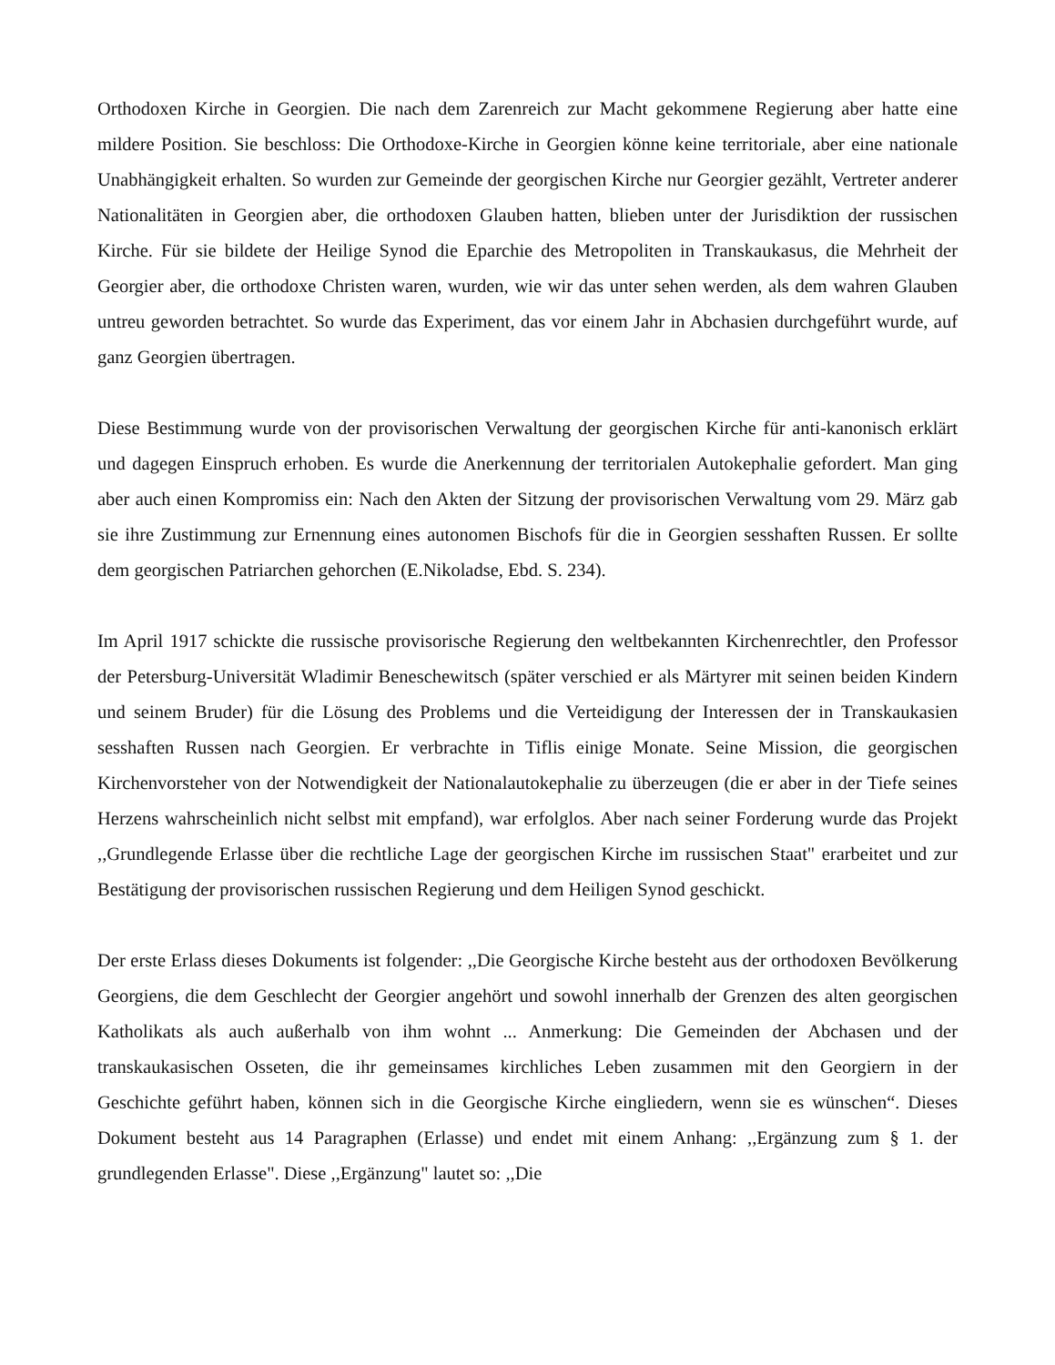Orthodoxen Kirche in Georgien. Die nach dem Zarenreich zur Macht gekommene Regierung aber hatte eine mildere Position. Sie beschloss: Die Orthodoxe-Kirche in Georgien könne keine territoriale, aber eine nationale Unabhängigkeit erhalten. So wurden zur Gemeinde der georgischen Kirche nur Georgier gezählt, Vertreter anderer Nationalitäten in Georgien aber, die orthodoxen Glauben hatten, blieben unter der Jurisdiktion der russischen Kirche. Für sie bildete der Heilige Synod die Eparchie des Metropoliten in Transkaukasus, die Mehrheit der Georgier aber, die orthodoxe Christen waren, wurden, wie wir das unter sehen werden, als dem wahren Glauben untreu geworden betrachtet. So wurde das Experiment, das vor einem Jahr in Abchasien durchgeführt wurde, auf ganz Georgien übertragen.
Diese Bestimmung wurde von der provisorischen Verwaltung der georgischen Kirche für anti-kanonisch erklärt und dagegen Einspruch erhoben. Es wurde die Anerkennung der territorialen Autokephalie gefordert. Man ging aber auch einen Kompromiss ein: Nach den Akten der Sitzung der provisorischen Verwaltung vom 29. März gab sie ihre Zustimmung zur Ernennung eines autonomen Bischofs für die in Georgien sesshaften Russen. Er sollte dem georgischen Patriarchen gehorchen (E.Nikoladse, Ebd. S. 234).
Im April 1917 schickte die russische provisorische Regierung den weltbekannten Kirchenrechtler, den Professor der Petersburg-Universität Wladimir Beneschewitsch (später verschied er als Märtyrer mit seinen beiden Kindern und seinem Bruder) für die Lösung des Problems und die Verteidigung der Interessen der in Transkaukasien sesshaften Russen nach Georgien. Er verbrachte in Tiflis einige Monate. Seine Mission, die georgischen Kirchenvorsteher von der Notwendigkeit der Nationalautokephalie zu überzeugen (die er aber in der Tiefe seines Herzens wahrscheinlich nicht selbst mit empfand), war erfolglos. Aber nach seiner Forderung wurde das Projekt ,,Grundlegende Erlasse über die rechtliche Lage der georgischen Kirche im russischen Staat" erarbeitet und zur Bestätigung der provisorischen russischen Regierung und dem Heiligen Synod geschickt.
Der erste Erlass dieses Dokuments ist folgender: ,,Die Georgische Kirche besteht aus der orthodoxen Bevölkerung Georgiens, die dem Geschlecht der Georgier angehört und sowohl innerhalb der Grenzen des alten georgischen Katholikats als auch außerhalb von ihm wohnt ... Anmerkung: Die Gemeinden der Abchasen und der transkaukasischen Osseten, die ihr gemeinsames kirchliches Leben zusammen mit den Georgiern in der Geschichte geführt haben, können sich in die Georgische Kirche eingliedern, wenn sie es wünschen“. Dieses Dokument besteht aus 14 Paragraphen (Erlasse) und endet mit einem Anhang: ,,Ergänzung zum § 1. der grundlegenden Erlasse". Diese ,,Ergänzung" lautet so: ,,Die